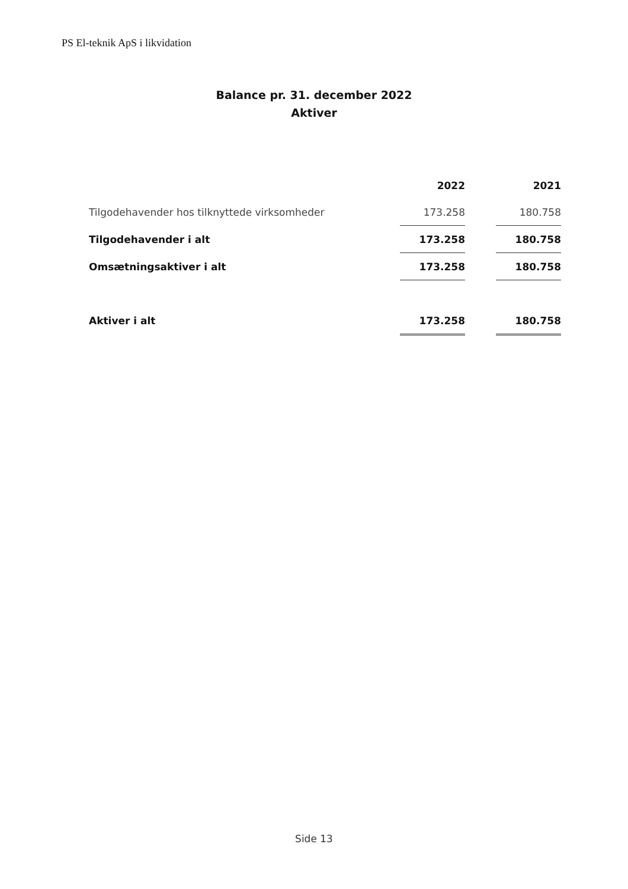PS El-teknik ApS i likvidation
Balance pr. 31. december 2022
Aktiver
| | 2022 | | 2021 |
| --- | --- | --- | --- |
| Tilgodehavender hos tilknyttede virksomheder | 173.258 | | 180.758 |
| Tilgodehavender i alt | 173.258 | | 180.758 |
| Omsætningsaktiver i alt | 173.258 | | 180.758 |
| Aktiver i alt | 173.258 | | 180.758 |
Side 13